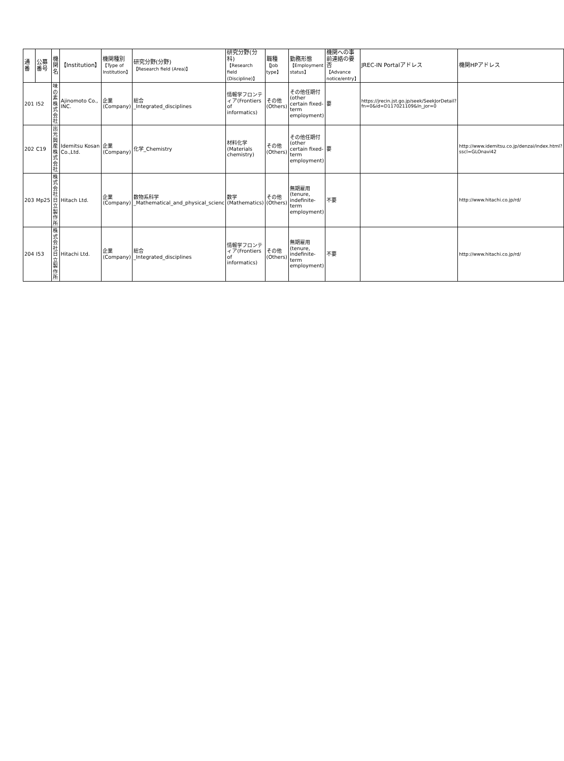| 通番 | 公募 番号 | 機関名 | 【Institution】 | 機関種別 【Type of Institution】 | 研究分野(分野) 【Research field (Area)】 | 研究分野(分科) 【Research field (Discipline)】 | 職種 【Job type】 | 勤務形態 【Employment status】 | 機関への事前連絡の要否 【Advance notice/entry】 | JREC-IN Portalアドレス | 機関HPアドレス |
| --- | --- | --- | --- | --- | --- | --- | --- | --- | --- | --- | --- |
| 201 | I52 | 味の素株式会社 | Ajinomoto Co., INC. | 企業(Company) | 総合 _Integrated_disciplines | 情報学フロンティア(Frontiers of informatics) | その他(Others) | その他任期付 (other certain fixed-term employment) | 要 | https://jrecin.jst.go.jp/seek/SeekJorDetail?fn=0&id=D117021109&ln_jor=0 | |
| 202 | C19 | 出光興産株式会社 | Idemitsu Kosan Co.,Ltd. | 企業(Company) | 化学_Chemistry | 材料化学 (Materials chemistry) | その他(Others) | その他任期付 (other certain fixed-term employment) | 要 | | http://www.idemitsu.co.jp/denzai/index.html?sscl=GLOnavi42 |
| 203 | Mp25 | 株式会社日立製作所 | Hitach Ltd. | 企業(Company) | 数物系科学 _Mathematical_and_physical_scienc | 数学 (Mathematics) | その他(Others) | 無期雇用(tenure, indefinite-term employment) | 不要 | | http://www.hitachi.co.jp/rd/ |
| 204 | I53 | 株式会社日立製作所 | Hitachi Ltd. | 企業(Company) | 総合 _Integrated_disciplines | 情報学フロンティア(Frontiers of informatics) | その他(Others) | 無期雇用(tenure, indefinite-term employment) | 不要 | | http://www.hitachi.co.jp/rd/ |